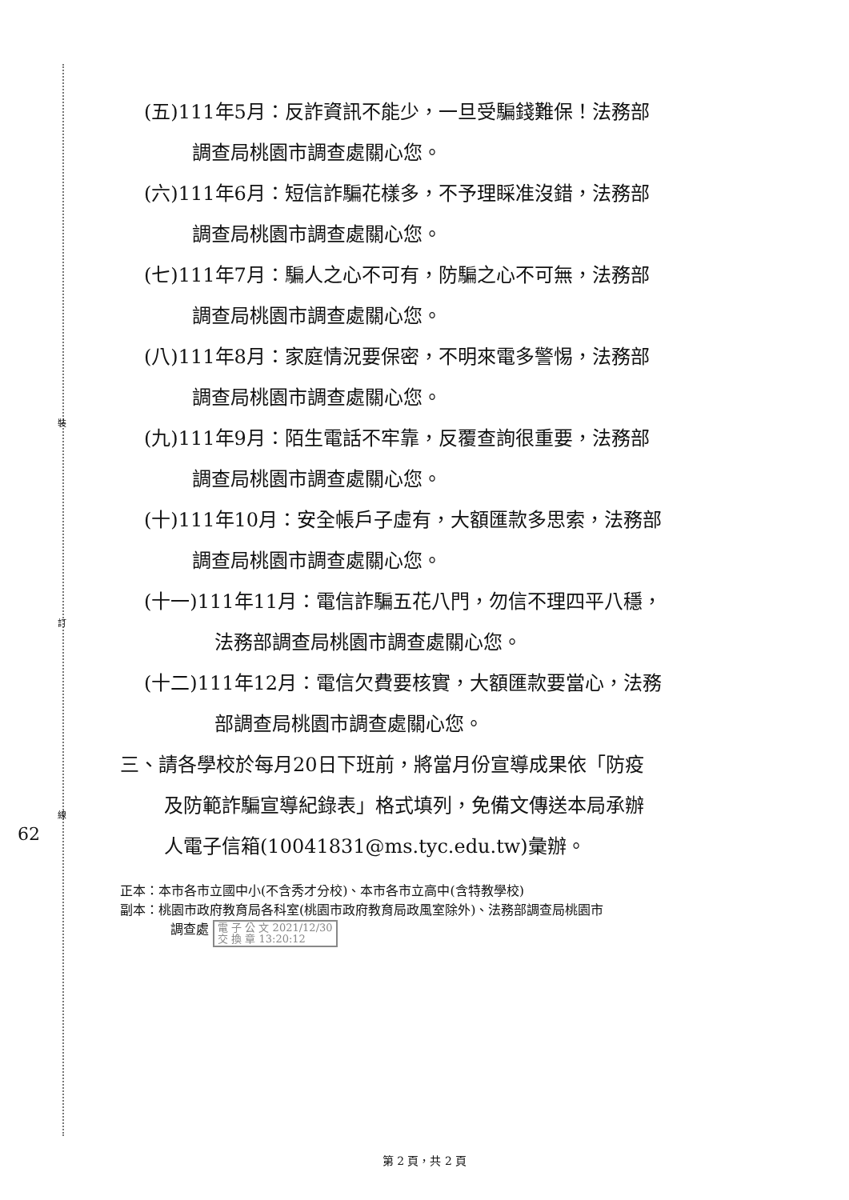裝
訂
線
62
(五)111年5月：反詐資訊不能少，一旦受騙錢難保！法務部
調查局桃園市調查處關心您。
(六)111年6月：短信詐騙花樣多，不予理睬准沒錯，法務部
調查局桃園市調查處關心您。
(七)111年7月：騙人之心不可有，防騙之心不可無，法務部
調查局桃園市調查處關心您。
(八)111年8月：家庭情況要保密，不明來電多警惕，法務部
調查局桃園市調查處關心您。
(九)111年9月：陌生電話不牢靠，反覆查詢很重要，法務部
調查局桃園市調查處關心您。
(十)111年10月：安全帳戶子虛有，大額匯款多思索，法務部
調查局桃園市調查處關心您。
(十一)111年11月：電信詐騙五花八門，勿信不理四平八穩，
法務部調查局桃園市調查處關心您。
(十二)111年12月：電信欠費要核實，大額匯款要當心，法務
部調查局桃園市調查處關心您。
三、請各學校於每月20日下班前，將當月份宣導成果依「防疫
及防範詐騙宣導紀錄表」格式填列，免備文傳送本局承辦
人電子信箱(10041831@ms.tyc.edu.tw)彙辦。
正本：本市各市立國中小(不含秀才分校)、本市各市立高中(含特教學校)
副本：桃園市政府教育局各科室(桃園市政府教育局政風室除外)、法務部調查局桃園市
調查處 電 子 公 文 2021/12/30
交 換 章 13:20:12
第 2 頁，共 2 頁